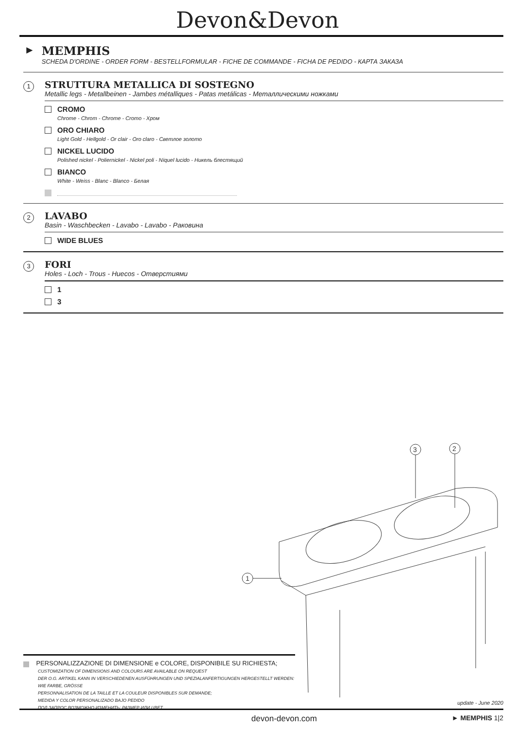Devon&Devon
► MEMPHIS
SCHEDA D'ORDINE - ORDER FORM - BESTELLFORMULAR - FICHE DE COMMANDE - FICHA DE PEDIDO - КАРТА ЗАКАЗА
1
STRUTTURA METALLICA DI SOSTEGNO
Metallic legs - Metallbeinen - Jambes métalliques - Patas metálicas - Металлическими ножками
CROMO
Chrome - Chrom - Chrome - Cromo - Хром
ORO CHIARO
Light Gold - Hellgold - Or clair - Oro claro - Светлое золото
NICKEL LUCIDO
Polished nickel - Poliernickel - Nickel poli - Níquel lucido - Никель блестящий
BIANCO
White - Weiss - Blanc - Blanco - Белая
2
LAVABO
Basin - Waschbecken - Lavabo - Lavabo - Раковина
WIDE BLUES
3
FORI
Holes - Loch - Trous - Huecos - Отверстиями
1
3
3
2
1
PERSONALIZZAZIONE DI DIMENSIONE e COLORE, DISPONIBILE SU RICHIESTA;
CUSTOMIZATION OF DIMENSIONS AND COLOURS ARE AVAILABLE ON REQUEST
DER O.G. ARTIKEL KANN IN VERSCHIEDENEN AUSFÜHRUNGEN UND SPEZIALANFERTIGUNGEN HERGESTELLT WERDEN: WIE FARBE, GRÖSSE
PERSONNALISATION DE LA TAILLE ET LA COULEUR DISPONIBLES SUR DEMANDE;
MEDIDA Y COLOR PERSONALIZADO BAJO PEDIDO
ПОД ЗАПРОС ВОЗМОЖНО ИЗМЕНИТЬ: РАЗМЕР ИЛИ ЦВЕТ
update - June 2020
devon-devon.com ► MEMPHIS 1|2